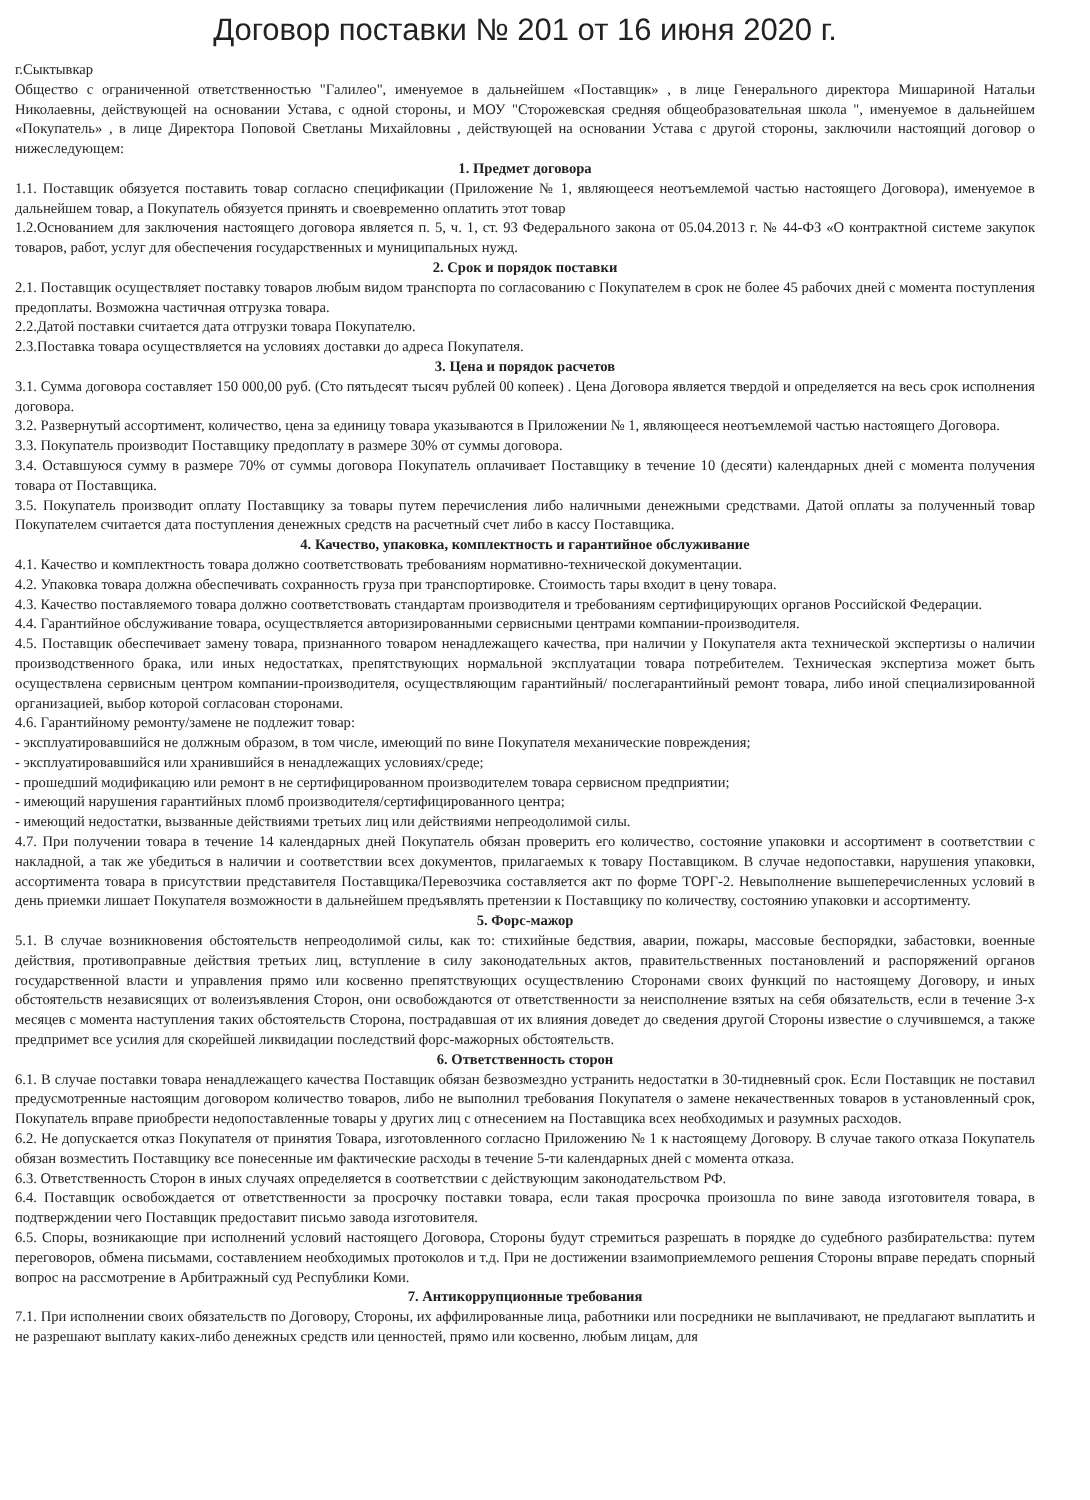Договор поставки № 201 от 16 июня 2020 г.
г.Сыктывкар
Общество с ограниченной ответственностью "Галилео", именуемое в дальнейшем «Поставщик» , в лице Генерального директора Мишариной Натальи Николаевны, действующей на основании Устава, с одной стороны, и МОУ "Сторожевская средняя общеобразовательная школа ", именуемое в дальнейшем «Покупатель» , в лице Директора Поповой Светланы Михайловны , действующей на основании Устава с другой стороны, заключили настоящий договор о нижеследующем:
1. Предмет договора
1.1. Поставщик обязуется поставить товар согласно спецификации (Приложение № 1, являющееся неотъемлемой частью настоящего Договора), именуемое в дальнейшем товар, а Покупатель обязуется принять и своевременно оплатить этот товар
1.2.Основанием для заключения настоящего договора является п. 5, ч. 1, ст. 93 Федерального закона от 05.04.2013 г. № 44-ФЗ «О контрактной системе закупок товаров, работ, услуг для обеспечения государственных и муниципальных нужд.
2. Срок и порядок поставки
2.1. Поставщик осуществляет поставку товаров любым видом транспорта по согласованию с Покупателем в срок не более 45 рабочих дней с момента поступления предоплаты. Возможна частичная отгрузка товара.
2.2.Датой поставки считается дата отгрузки товара Покупателю.
2.3.Поставка товара осуществляется на условиях доставки до адреса Покупателя.
3. Цена и порядок расчетов
3.1. Сумма договора составляет 150 000,00 руб. (Сто пятьдесят тысяч рублей 00 копеек) . Цена Договора является твердой и определяется на весь срок исполнения договора.
3.2. Развернутый ассортимент, количество, цена за единицу товара указываются в Приложении № 1, являющееся неотъемлемой частью настоящего Договора.
3.3. Покупатель производит Поставщику предоплату в размере 30% от суммы договора.
3.4. Оставшуюся сумму в размере 70% от суммы договора Покупатель оплачивает Поставщику в течение 10 (десяти) календарных дней с момента получения товара от Поставщика.
3.5. Покупатель производит оплату Поставщику за товары путем перечисления либо наличными денежными средствами. Датой оплаты за полученный товар Покупателем считается дата поступления денежных средств на расчетный счет либо в кассу Поставщика.
4. Качество, упаковка, комплектность и гарантийное обслуживание
4.1. Качество и комплектность товара должно соответствовать требованиям нормативно-технической документации.
4.2. Упаковка товара должна обеспечивать сохранность груза при транспортировке. Стоимость тары входит в цену товара.
4.3. Качество поставляемого товара должно соответствовать стандартам производителя и требованиям сертифицирующих органов Российской Федерации.
4.4. Гарантийное обслуживание товара, осуществляется авторизированными сервисными центрами компании-производителя.
4.5. Поставщик обеспечивает замену товара, признанного товаром ненадлежащего качества, при наличии у Покупателя акта технической экспертизы о наличии производственного брака, или иных недостатках, препятствующих нормальной эксплуатации товара потребителем. Техническая экспертиза может быть осуществлена сервисным центром компании-производителя, осуществляющим гарантийный/ послегарантийный ремонт товара, либо иной специализированной организацией, выбор которой согласован сторонами.
4.6. Гарантийному ремонту/замене не подлежит товар:
- эксплуатировавшийся не должным образом, в том числе, имеющий по вине Покупателя механические повреждения;
- эксплуатировавшийся или хранившийся в ненадлежащих условиях/среде;
- прошедший модификацию или ремонт в не сертифицированном производителем товара сервисном предприятии;
- имеющий нарушения гарантийных пломб производителя/сертифицированного центра;
- имеющий недостатки, вызванные действиями третьих лиц или действиями непреодолимой силы.
4.7. При получении товара в течение 14 календарных дней Покупатель обязан проверить его количество, состояние упаковки и ассортимент в соответствии с накладной, а так же убедиться в наличии и соответствии всех документов, прилагаемых к товару Поставщиком. В случае недопоставки, нарушения упаковки, ассортимента товара в присутствии представителя Поставщика/Перевозчика составляется акт по форме ТОРГ-2. Невыполнение вышеперечисленных условий в день приемки лишает Покупателя возможности в дальнейшем предъявлять претензии к Поставщику по количеству, состоянию упаковки и ассортименту.
5. Форс-мажор
5.1. В случае возникновения обстоятельств непреодолимой силы, как то: стихийные бедствия, аварии, пожары, массовые беспорядки, забастовки, военные действия, противоправные действия третьих лиц, вступление в силу законодательных актов, правительственных постановлений и распоряжений органов государственной власти и управления прямо или косвенно препятствующих осуществлению Сторонами своих функций по настоящему Договору, и иных обстоятельств независящих от волеизъявления Сторон, они освобождаются от ответственности за неисполнение взятых на себя обязательств, если в течение 3-х месяцев с момента наступления таких обстоятельств Сторона, пострадавшая от их влияния доведет до сведения другой Стороны известие о случившемся, а также предпримет все усилия для скорейшей ликвидации последствий форс-мажорных обстоятельств.
6. Ответственность сторон
6.1. В случае поставки товара ненадлежащего качества Поставщик обязан безвозмездно устранить недостатки в 30-тидневный срок. Если Поставщик не поставил предусмотренные настоящим договором количество товаров, либо не выполнил требования Покупателя о замене некачественных товаров в установленный срок, Покупатель вправе приобрести недопоставленные товары у других лиц с отнесением на Поставщика всех необходимых и разумных расходов.
6.2. Не допускается отказ Покупателя от принятия Товара, изготовленного согласно Приложению № 1 к настоящему Договору. В случае такого отказа Покупатель обязан возместить Поставщику все понесенные им фактические расходы в течение 5-ти календарных дней с момента отказа.
6.3. Ответственность Сторон в иных случаях определяется в соответствии с действующим законодательством РФ.
6.4. Поставщик освобождается от ответственности за просрочку поставки товара, если такая просрочка произошла по вине завода изготовителя товара, в подтверждении чего Поставщик предоставит письмо завода изготовителя.
6.5. Споры, возникающие при исполнений условий настоящего Договора, Стороны будут стремиться разрешать в порядке до судебного разбирательства: путем переговоров, обмена письмами, составлением необходимых протоколов и т.д. При не достижении взаимоприемлемого решения Стороны вправе передать спорный вопрос на рассмотрение в Арбитражный суд Республики Коми.
7. Антикоррупционные требования
7.1. При исполнении своих обязательств по Договору, Стороны, их аффилированные лица, работники или посредники не выплачивают, не предлагают выплатить и не разрешают выплату каких-либо денежных средств или ценностей, прямо или косвенно, любым лицам, для